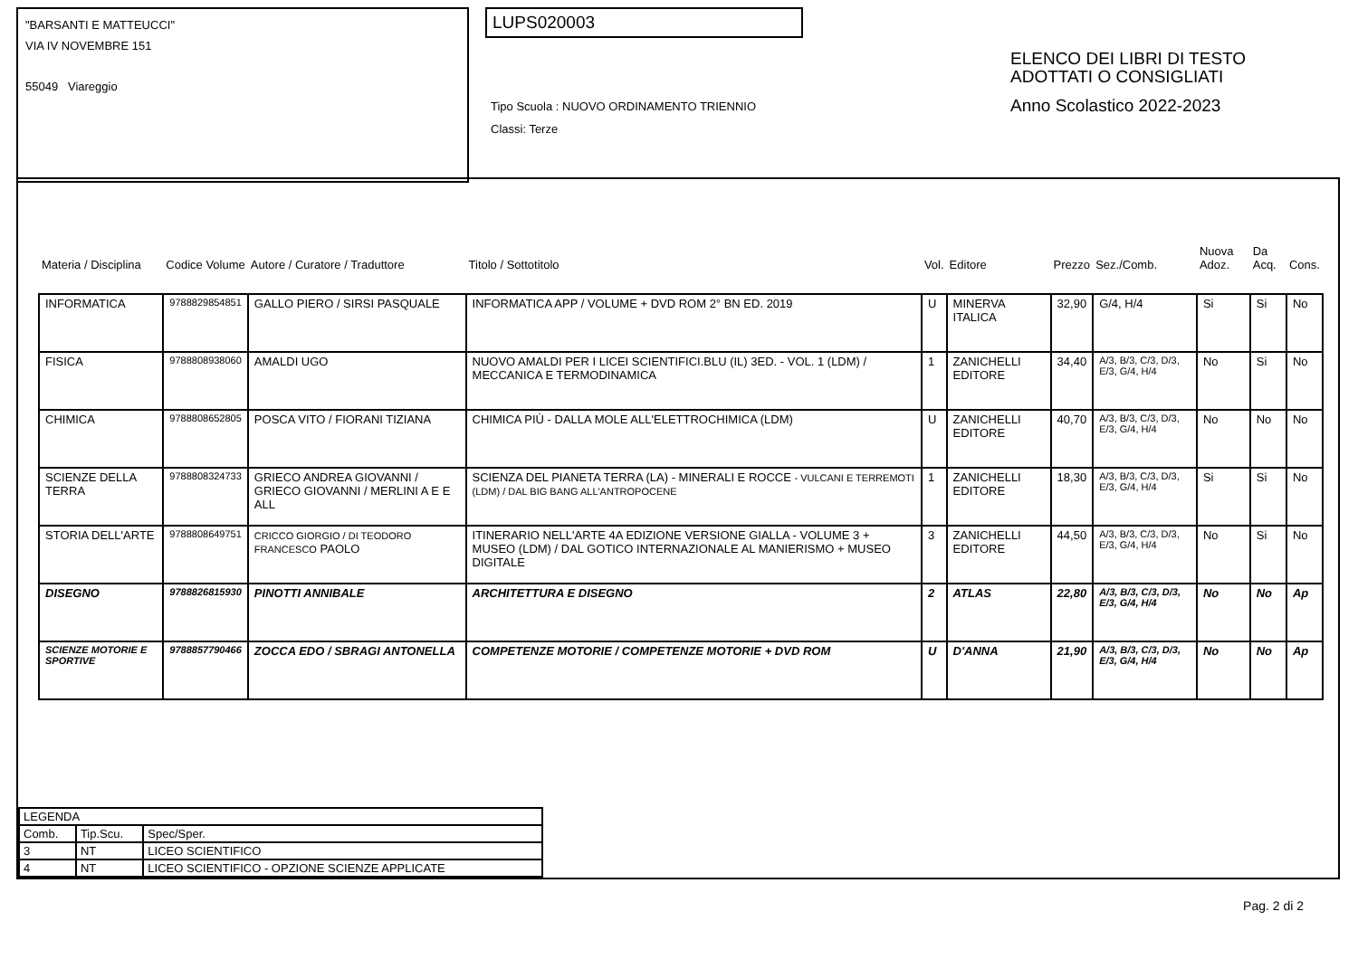"BARSANTI E MATTEUCCI"
VIA IV NOVEMBRE 151
55049 Viareggio
LUPS020003
Tipo Scuola : NUOVO ORDINAMENTO TRIENNIO
Classi: Terze
ELENCO DEI LIBRI DI TESTO
ADOTTATI O CONSIGLIATI
Anno Scolastico 2022-2023
| Materia / Disciplina | Codice Volume | Autore / Curatore / Traduttore | Titolo / Sottotitolo | Vol. | Editore | Prezzo | Sez./Comb. | Nuova Adoz. | Da Acq. | Cons. |
| --- | --- | --- | --- | --- | --- | --- | --- | --- | --- | --- |
| INFORMATICA | 9788829854851 | GALLO PIERO / SIRSI PASQUALE | INFORMATICA APP / VOLUME + DVD ROM 2° BN ED. 2019 | U | MINERVA ITALICA | 32,90 | G/4, H/4 | Si | Si | No |
| FISICA | 9788808938060 | AMALDI UGO | NUOVO AMALDI PER I LICEI SCIENTIFICI.BLU (IL) 3ED. - VOL. 1 (LDM) / MECCANICA E TERMODINAMICA | 1 | ZANICHELLI EDITORE | 34,40 | A/3, B/3, C/3, D/3, E/3, G/4, H/4 | No | Si | No |
| CHIMICA | 9788808652805 | POSCA VITO / FIORANI TIZIANA | CHIMICA PIÙ - DALLA MOLE ALL'ELETTROCHIMICA (LDM) | U | ZANICHELLI EDITORE | 40,70 | A/3, B/3, C/3, D/3, E/3, G/4, H/4 | No | No | No |
| SCIENZE DELLA TERRA | 9788808324733 | GRIECO ANDREA GIOVANNI / GRIECO GIOVANNI / MERLINI A E E ALL | SCIENZA DEL PIANETA TERRA (LA) - MINERALI E ROCCE - VULCANI E TERREMOTI (LDM) / DAL BIG BANG ALL'ANTROPOCENE | 1 | ZANICHELLI EDITORE | 18,30 | A/3, B/3, C/3, D/3, E/3, G/4, H/4 | Si | Si | No |
| STORIA DELL'ARTE | 9788808649751 | CRICCO GIORGIO / DI TEODORO FRANCESCO PAOLO | ITINERARIO NELL'ARTE 4A EDIZIONE VERSIONE GIALLA - VOLUME 3 + MUSEO (LDM) / DAL GOTICO INTERNAZIONALE AL MANIERISMO + MUSEO DIGITALE | 3 | ZANICHELLI EDITORE | 44,50 | A/3, B/3, C/3, D/3, E/3, G/4, H/4 | No | Si | No |
| DISEGNO | 9788826815930 | PINOTTI ANNIBALE | ARCHITETTURA E DISEGNO | 2 | ATLAS | 22,80 | A/3, B/3, C/3, D/3, E/3, G/4, H/4 | No | No | Ap |
| SCIENZE MOTORIE E SPORTIVE | 9788857790466 | ZOCCA EDO / SBRAGI ANTONELLA | COMPETENZE MOTORIE / COMPETENZE MOTORIE + DVD ROM | U | D'ANNA | 21,90 | A/3, B/3, C/3, D/3, E/3, G/4, H/4 | No | No | Ap |
| LEGENDA | | |
| Comb. | Tip.Scu. | Spec/Sper. |
| 3 | NT | LICEO SCIENTIFICO |
| 4 | NT | LICEO SCIENTIFICO - OPZIONE SCIENZE APPLICATE |
Pag. 2 di 2